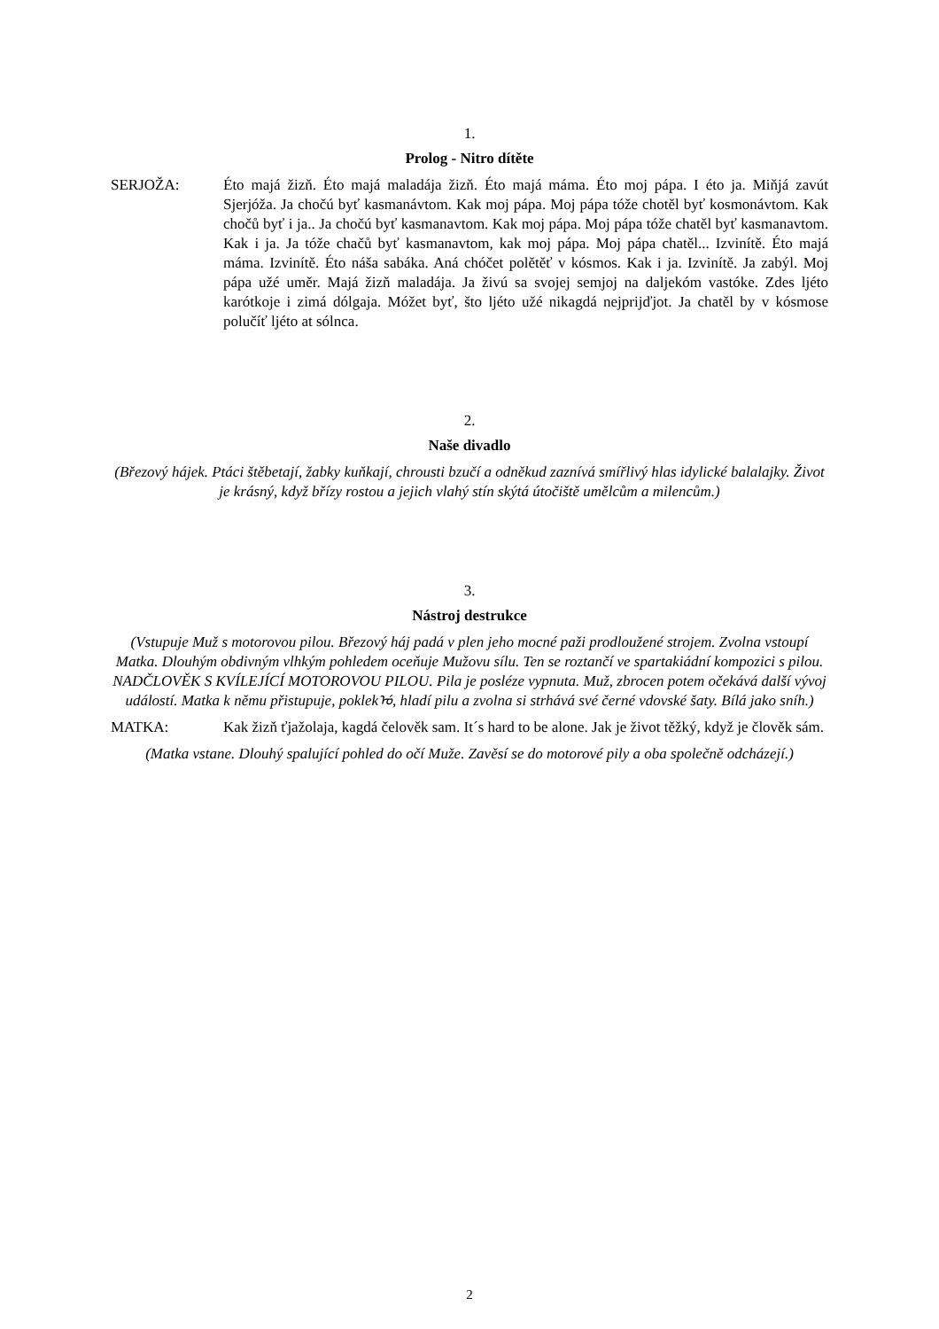1.
Prolog - Nitro dítěte
SERJOŽA: Éto majá žizň. Éto majá maladája žizň. Éto majá máma. Éto moj pápa. I éto ja. Miňjá zavút Sjerjóža. Ja chočú byť kasmanávtom. Kak moj pápa. Moj pápa tóže chotěl byť kosmonávtom. Kak chočů byť i ja.. Ja chočú byť kasmanavtom. Kak moj pápa. Moj pápa tóže chatěl byť kasmanavtom. Kak i ja. Ja tóže chačů byť kasmanavtom, kak moj pápa. Moj pápa chatěl... Izvinítě. Éto majá máma. Izvinítě. Éto náša sabáka. Aná chóčet polětěť v kósmos. Kak i ja. Izvinítě. Ja zabýl. Moj pápa užé uměr. Majá žizň maladája. Ja živú sa svojej semjoj na daljekóm vastóke. Zdes ljéto karótkoje i zimá dólgaja. Móžet byť, što ljéto užé nikagdá nejprijďjot. Ja chatěl by v kósmose polučíť ljéto at sólnca.
2.
Naše divadlo
(Březový hájek. Ptáci štěbetají, žabky kuňkají, chrousti bzučí a odněkud zaznívá smířlivý hlas idylické balalajky. Život je krásný, když břízy rostou a jejich vlahý stín skýtá útočiště umělcům a milencům.)
3.
Nástroj destrukce
(Vstupuje Muž s motorovou pilou. Březový háj padá v plen jeho mocné paži prodloužené strojem. Zvolna vstoupí Matka. Dlouhým obdivným vlhkým pohledem oceňuje Mužovu sílu. Ten se roztančí ve spartakiádní kompozici s pilou. NADČLOVĚK S KVÍLEJÍCÍ MOTOROVOU PILOU. Pila je posléze vypnuta. Muž, zbrocen potem očekává další vývoj událostí. Matka k němu přistupuje, poklekᡠ, hladí pilu a zvolna si strhává své černé vdovské šaty. Bílá jako sníh.)
MATKA: Kak žizň ťjažolaja, kagdá čelověk sam. It´s hard to be alone. Jak je život těžký, když je člověk sám.
(Matka vstane. Dlouhý spalující pohled do očí Muže. Zavěsí se do motorové pily a oba společně odcházejí.)
2